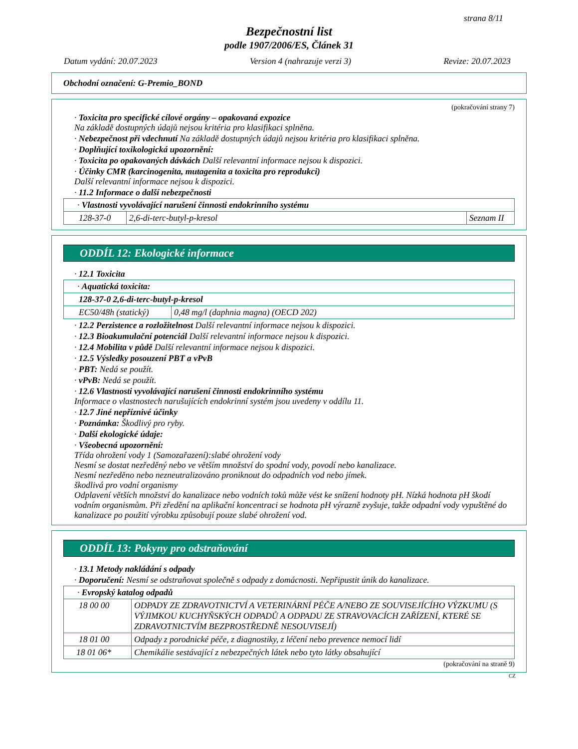strana 8/11
Bezpečnostní list
podle 1907/2006/ES, Článek 31
Datum vydání: 20.07.2023 Version 4 (nahrazuje verzi 3) Revize: 20.07.2023
Obchodní označení: G-Premio_BOND
(pokračování strany 7)
· Toxicita pro specifické cílové orgány – opakovaná expozice
Na základě dostupných údajů nejsou kritéria pro klasifikaci splněna.
· Nebezpečnost při vdechnutí Na základě dostupných údajů nejsou kritéria pro klasifikaci splněna.
· Doplňující toxikologická upozornění:
· Toxicita po opakovaných dávkách Další relevantní informace nejsou k dispozici.
· Účinky CMR (karcinogenita, mutagenita a toxicita pro reprodukci)
Další relevantní informace nejsou k dispozici.
· 11.2 Informace o další nebezpečnosti
| · Vlastnosti vyvolávající narušení činnosti endokrinního systému | | |
| 128-37-0 | 2,6-di-terc-butyl-p-kresol | Seznam II |
ODDÍL 12: Ekologické informace
· 12.1 Toxicita
| · Aquatická toxicita: | |
| 128-37-0 2,6-di-terc-butyl-p-kresol | |
| EC50/48h (statický) | 0,48 mg/l (daphnia magna) (OECD 202) |
· 12.2 Perzistence a rozložitelnost Další relevantní informace nejsou k dispozici.
· 12.3 Bioakumulační potenciál Další relevantní informace nejsou k dispozici.
· 12.4 Mobilita v půdě Další relevantní informace nejsou k dispozici.
· 12.5 Výsledky posouzení PBT a vPvB
· PBT: Nedá se použít.
· vPvB: Nedá se použít.
· 12.6 Vlastnosti vyvolávající narušení činnosti endokrinního systému
Informace o vlastnostech narušujících endokrinní systém jsou uvedeny v oddílu 11.
· 12.7 Jiné nepříznivé účinky
· Poznámka: Škodlivý pro ryby.
· Další ekologické údaje:
· Všeobecná upozornění:
Třída ohrožení vody 1 (Samozařazení):slabé ohrožení vody
Nesmí se dostat nezředěný nebo ve větším množství do spodní vody, povodí nebo kanalizace.
Nesmí nezředěno nebo nezneutralizováno proniknout do odpadních vod nebo jímek.
škodlivá pro vodní organismy
Odplavení větších množství do kanalizace nebo vodních toků může vést ke snížení hodnoty pH. Nízká hodnota pH škodí vodním organismům. Při zředění na aplikační koncentraci se hodnota pH výrazně zvyšuje, takže odpadní vody vypuštěné do kanalizace po použití výrobku způsobují pouze slabé ohrožení vod.
ODDÍL 13: Pokyny pro odstraňování
· 13.1 Metody nakládání s odpady
· Doporučení: Nesmí se odstraňovat společně s odpady z domácnosti. Nepřipustit únik do kanalizace.
| · Evropský katalog odpadů | |
| 18 00 00 | ODPADY ZE ZDRAVOTNICTVÍ A VETERINÁRNÍ PÉČE A/NEBO ZE SOUVISEJÍCÍHO VÝZKUMU (S VÝJIMKOU KUCHYŇSKÝCH ODPADŮ A ODPADU ZE STRAVOVACÍCH ZAŘÍZENÍ, KTERÉ SE ZDRAVOTNICTVÍM BEZPROSTŘEDNĚ NESOUVISEJÍ) |
| 18 01 00 | Odpady z porodnické péče, z diagnostiky, z léčení nebo prevence nemocí lidí |
| 18 01 06* | Chemikálie sestávající z nebezpečných látek nebo tyto látky obsahující |
(pokračování na straně 9)
CZ